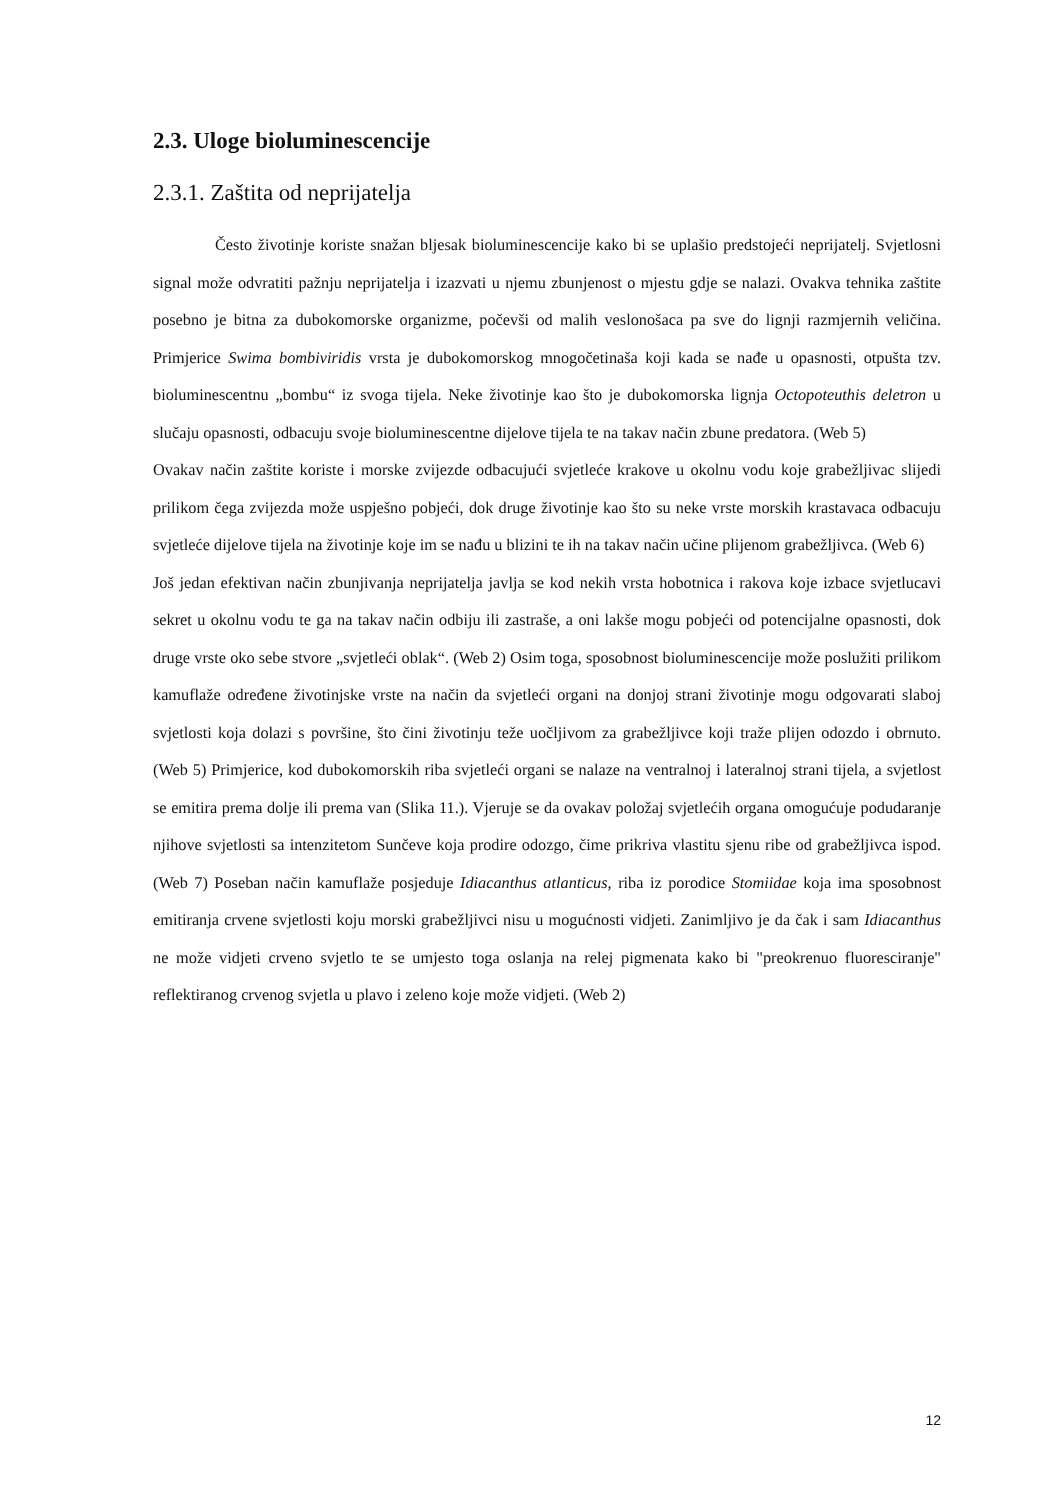2.3. Uloge bioluminescencije
2.3.1. Zaštita od neprijatelja
Često životinje koriste snažan bljesak bioluminescencije kako bi se uplašio predstojeći neprijatelj. Svjetlosni signal može odvratiti pažnju neprijatelja i izazvati u njemu zbunjenost o mjestu gdje se nalazi. Ovakva tehnika zaštite posebno je bitna za dubokomorske organizme, počevši od malih veslonošaca pa sve do lignji razmjernih veličina. Primjerice Swima bombiviridis vrsta je dubokomorskog mnogočetinaša koji kada se nađe u opasnosti, otpušta tzv. bioluminescentnu „bombu“ iz svoga tijela. Neke životinje kao što je dubokomorska lignja Octopoteuthis deletron u slučaju opasnosti, odbacuju svoje bioluminescentne dijelove tijela te na takav način zbune predatora. (Web 5)
Ovakav način zaštite koriste i morske zvijezde odbacujući svjetleće krakove u okolnu vodu koje grabežljivac slijedi prilikom čega zvijezda može uspješno pobjeći, dok druge životinje kao što su neke vrste morskih krastavaca odbacuju svjetleće dijelove tijela na životinje koje im se nađu u blizini te ih na takav način učine plijenom grabežljivca. (Web 6)
Još jedan efektivan način zbunjivanja neprijatelja javlja se kod nekih vrsta hobotnica i rakova koje izbace svjetlucavi sekret u okolnu vodu te ga na takav način odbiju ili zastraše, a oni lakše mogu pobjeći od potencijalne opasnosti, dok druge vrste oko sebe stvore „svjetleći oblak“. (Web 2) Osim toga, sposobnost bioluminescencije može poslužiti prilikom kamuflaže određene životinjske vrste na način da svjetleći organi na donjoj strani životinje mogu odgovarati slaboj svjetlosti koja dolazi s površine, što čini životinju teže uočljivom za grabežljivce koji traže plijen odozdo i obrnuto. (Web 5) Primjerice, kod dubokomorskih riba svjetleći organi se nalaze na ventralnoj i lateralnoj strani tijela, a svjetlost se emitira prema dolje ili prema van (Slika 11.). Vjeruje se da ovakav položaj svjetlećih organa omogućuje podudaranje njihove svjetlosti sa intenzitetom Sunčeve koja prodire odozgo, čime prikriva vlastitu sjenu ribe od grabežljivca ispod. (Web 7) Poseban način kamuflaže posjeduje Idiacanthus atlanticus, riba iz porodice Stomiidae koja ima sposobnost emitiranja crvene svjetlosti koju morski grabežljivci nisu u mogućnosti vidjeti. Zanimljivo je da čak i sam Idiacanthus ne može vidjeti crveno svjetlo te se umjesto toga oslanja na relej pigmenata kako bi "preokrenuo fluoresciranje" reflektiranog crvenog svjetla u plavo i zeleno koje može vidjeti. (Web 2)
12